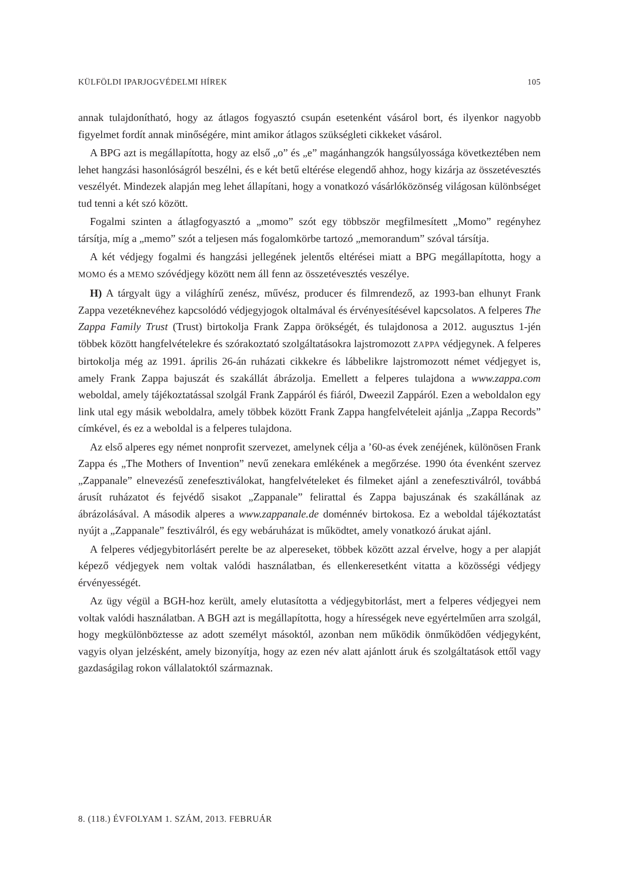KÜLFÖLDI IPARJOGVÉDELMI HÍREK 105
annak tulajdonítható, hogy az átlagos fogyasztó csupán esetenként vásárol bort, és ilyenkor nagyobb figyelmet fordít annak minőségére, mint amikor átlagos szükségleti cikkeket vásárol.
A BPG azt is megállapította, hogy az első „o” és „e” magánhangzók hangsúlyossága következtében nem lehet hangzási hasonlóságról beszélni, és e két betű eltérése elegendő ahhoz, hogy kizárja az összetévesztés veszélyét. Mindezek alapján meg lehet állapítani, hogy a vonatkozó vásárlóközönség világosan különbséget tud tenni a két szó között.
Fogalmi szinten a átlagfogyasztó a „momo” szót egy többször megfilmesített „Momo” regényhez társítja, míg a „memo” szót a teljesen más fogalomkörbe tartozó „memorandum” szóval társítja.
A két védjegy fogalmi és hangzási jellegének jelentős eltérései miatt a BPG megállapította, hogy a MOMO és a MEMO szóvédjegy között nem áll fenn az összetévesztés veszélye.
H) A tárgyalt ügy a világhírű zenész, művész, producer és filmrendező, az 1993-ban elhunyt Frank Zappa vezetéknevéhez kapcsolódó védjegyjogok oltalmával és érvényesítésével kapcsolatos. A felperes The Zappa Family Trust (Trust) birtokolja Frank Zappa örökségét, és tulajdonosa a 2012. augusztus 1-jén többek között hangfelvételekre és szórakoztató szolgáltatásokra lajstromozott ZAPPA védjegynek. A felperes birtokolja még az 1991. április 26-án ruházati cikkekre és lábbelikre lajstromozott német védjegyet is, amely Frank Zappa bajuszát és szakállát ábrázolja. Emellett a felperes tulajdona a www.zappa.com weboldal, amely tájékoztatással szolgál Frank Zappáról és fiáról, Dweezil Zappáról. Ezen a weboldalon egy link utal egy másik weboldalra, amely többek között Frank Zappa hangfelvételeit ajánlja „Zappa Records” címkével, és ez a weboldal is a felperes tulajdona.
Az első alperes egy német nonprofit szervezet, amelynek célja a ’60-as évek zenéjének, különösen Frank Zappa és „The Mothers of Invention” nevű zenekara emlékének a megőrzése. 1990 óta évenként szervez „Zappanale” elnevezésű zenefesztiválokat, hangfelvételeket és filmeket ajánl a zenefesztiválról, továbbá árusít ruházatot és fejvédő sisakot „Zappanale” felirattal és Zappa bajuszának és szakállának az ábrázolásával. A második alperes a www.zappanale.de doménnév birtokosa. Ez a weboldal tájékoztatást nyújt a „Zappanale” fesztiválról, és egy webáruházat is működtet, amely vonatkozó árukat ajánl.
A felperes védjegybitorlásért perelte be az alpereseket, többek között azzal érvelve, hogy a per alapját képező védjegyek nem voltak valódi használatban, és ellenkeresetként vitatta a közösségi védjegy érvényességét.
Az ügy végül a BGH-hoz került, amely elutasította a védjegybitorlást, mert a felperes védjegyei nem voltak valódi használatban. A BGH azt is megállapította, hogy a hírességek neve egyértelműen arra szolgál, hogy megkülönböztesse az adott személyt másoktól, azonban nem működik önműködően védjegyként, vagyis olyan jelzésként, amely bizonyítja, hogy az ezen név alatt ajánlott áruk és szolgáltatások ettől vagy gazdaságilag rokon vállalatoktól származnak.
8. (118.) ÉVFOLYAM 1. SZÁM, 2013. FEBRUÁR